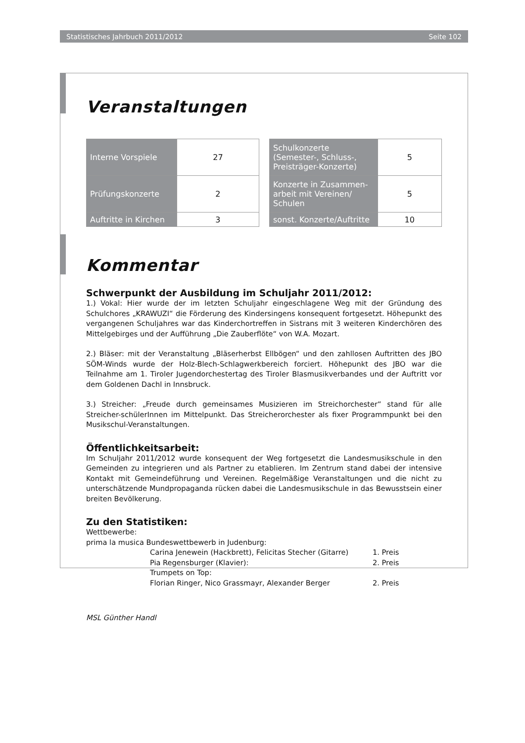Statistisches Jahrbuch 2011/2012 Seite 102
Veranstaltungen
| Interne Vorspiele | 27 |
| Prüfungskonzerte | 2 |
| Auftritte in Kirchen | 3 |
| Schulkonzerte (Semester-, Schluss-, Preisträger-Konzerte) | 5 |
| Konzerte in Zusammen- arbeit mit Vereinen/ Schulen | 5 |
| sonst. Konzerte/Auftritte | 10 |
Kommentar
Schwerpunkt der Ausbildung im Schuljahr 2011/2012:
1.) Vokal: Hier wurde der im letzten Schuljahr eingeschlagene Weg mit der Gründung des Schulchores „KRAWUZI“ die Förderung des Kindersingens konsequent fortgesetzt. Höhepunkt des vergangenen Schuljahres war das Kinderchortreffen in Sistrans mit 3 weiteren Kinderchören des Mittelgebirges und der Aufführung „Die Zauberflöte“ von W.A. Mozart.
2.) Bläser: mit der Veranstaltung „Bläserherbst Ellbögen“ und den zahllosen Auftritten des JBO SÖM-Winds wurde der Holz-Blech-Schlagwerkbereich forciert. Höhepunkt des JBO war die Teilnahme am 1. Tiroler Jugendorchestertag des Tiroler Blasmusikverbandes und der Auftritt vor dem Goldenen Dachl in Innsbruck.
3.) Streicher: „Freude durch gemeinsames Musizieren im Streichorchester“ stand für alle Streicher-schülerInnen im Mittelpunkt. Das Streicherorchester als fixer Programmpunkt bei den Musikschul-Veranstaltungen.
Öffentlichkeitsarbeit:
Im Schuljahr 2011/2012 wurde konsequent der Weg fortgesetzt die Landesmusikschule in den Gemeinden zu integrieren und als Partner zu etablieren. Im Zentrum stand dabei der intensive Kontakt mit Gemeindeführung und Vereinen. Regelmäßige Veranstaltungen und die nicht zu unterschätzende Mundpropaganda rücken dabei die Landesmusikschule in das Bewusstsein einer breiten Bevölkerung.
Zu den Statistiken:
Wettbewerbe:
prima la musica Bundeswettbewerb in Judenburg:
Carina Jenewein (Hackbrett), Felicitas Stecher (Gitarre) 1. Preis Pia Regensburger (Klavier): 2. Preis Trumpets on Top: Florian Ringer, Nico Grassmayr, Alexander Berger 2. Preis
MSL Günther Handl